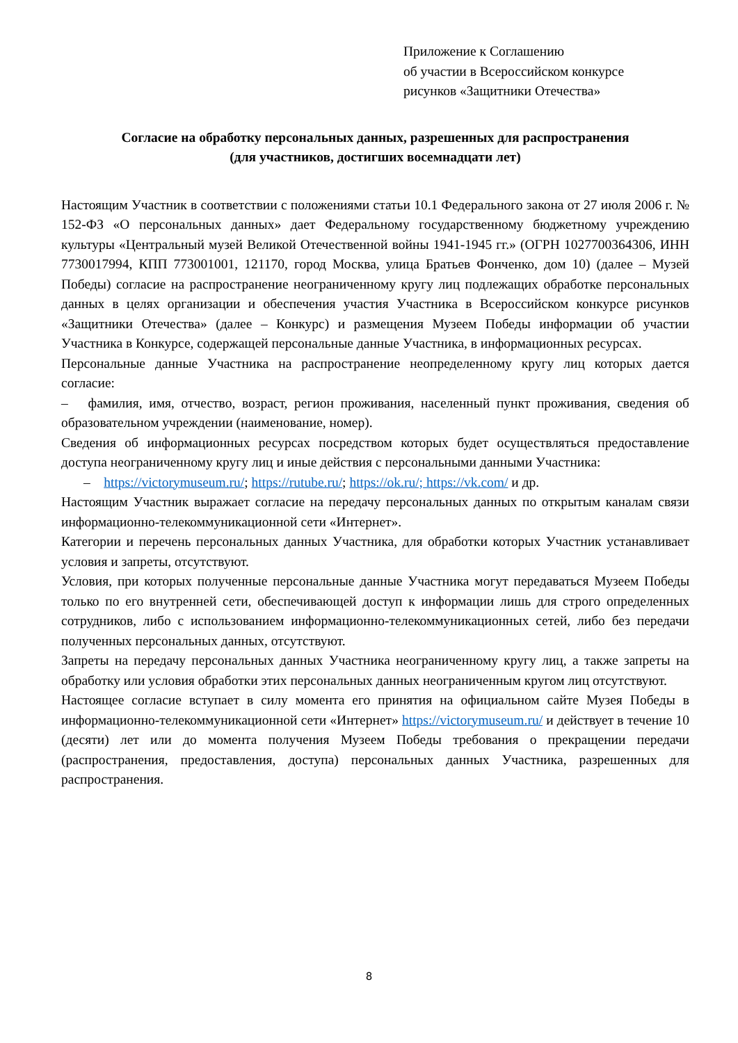Приложение к Соглашению
об участии в Всероссийском конкурсе
рисунков «Защитники Отечества»
Согласие на обработку персональных данных, разрешенных для распространения
(для участников, достигших восемнадцати лет)
Настоящим Участник в соответствии с положениями статьи 10.1 Федерального закона от 27 июля 2006 г. № 152-ФЗ «О персональных данных» дает Федеральному государственному бюджетному учреждению культуры «Центральный музей Великой Отечественной войны 1941-1945 гг.» (ОГРН 1027700364306, ИНН 7730017994, КПП 773001001, 121170, город Москва, улица Братьев Фонченко, дом 10) (далее – Музей Победы) согласие на распространение неограниченному кругу лиц подлежащих обработке персональных данных в целях организации и обеспечения участия Участника в Всероссийском конкурсе рисунков «Защитники Отечества» (далее – Конкурс) и размещения Музеем Победы информации об участии Участника в Конкурсе, содержащей персональные данные Участника, в информационных ресурсах.
Персональные данные Участника на распространение неопределенному кругу лиц которых дается согласие:
– фамилия, имя, отчество, возраст, регион проживания, населенный пункт проживания, сведения об образовательном учреждении (наименование, номер).
Сведения об информационных ресурсах посредством которых будет осуществляться предоставление доступа неограниченному кругу лиц и иные действия с персональными данными Участника:
– https://victorymuseum.ru/; https://rutube.ru/; https://ok.ru/; https://vk.com/ и др.
Настоящим Участник выражает согласие на передачу персональных данных по открытым каналам связи информационно-телекоммуникационной сети «Интернет».
Категории и перечень персональных данных Участника, для обработки которых Участник устанавливает условия и запреты, отсутствуют.
Условия, при которых полученные персональные данные Участника могут передаваться Музеем Победы только по его внутренней сети, обеспечивающей доступ к информации лишь для строго определенных сотрудников, либо с использованием информационно-телекоммуникационных сетей, либо без передачи полученных персональных данных, отсутствуют.
Запреты на передачу персональных данных Участника неограниченному кругу лиц, а также запреты на обработку или условия обработки этих персональных данных неограниченным кругом лиц отсутствуют.
Настоящее согласие вступает в силу момента его принятия на официальном сайте Музея Победы в информационно-телекоммуникационной сети «Интернет» https://victorymuseum.ru/ и действует в течение 10 (десяти) лет или до момента получения Музеем Победы требования о прекращении передачи (распространения, предоставления, доступа) персональных данных Участника, разрешенных для распространения.
8